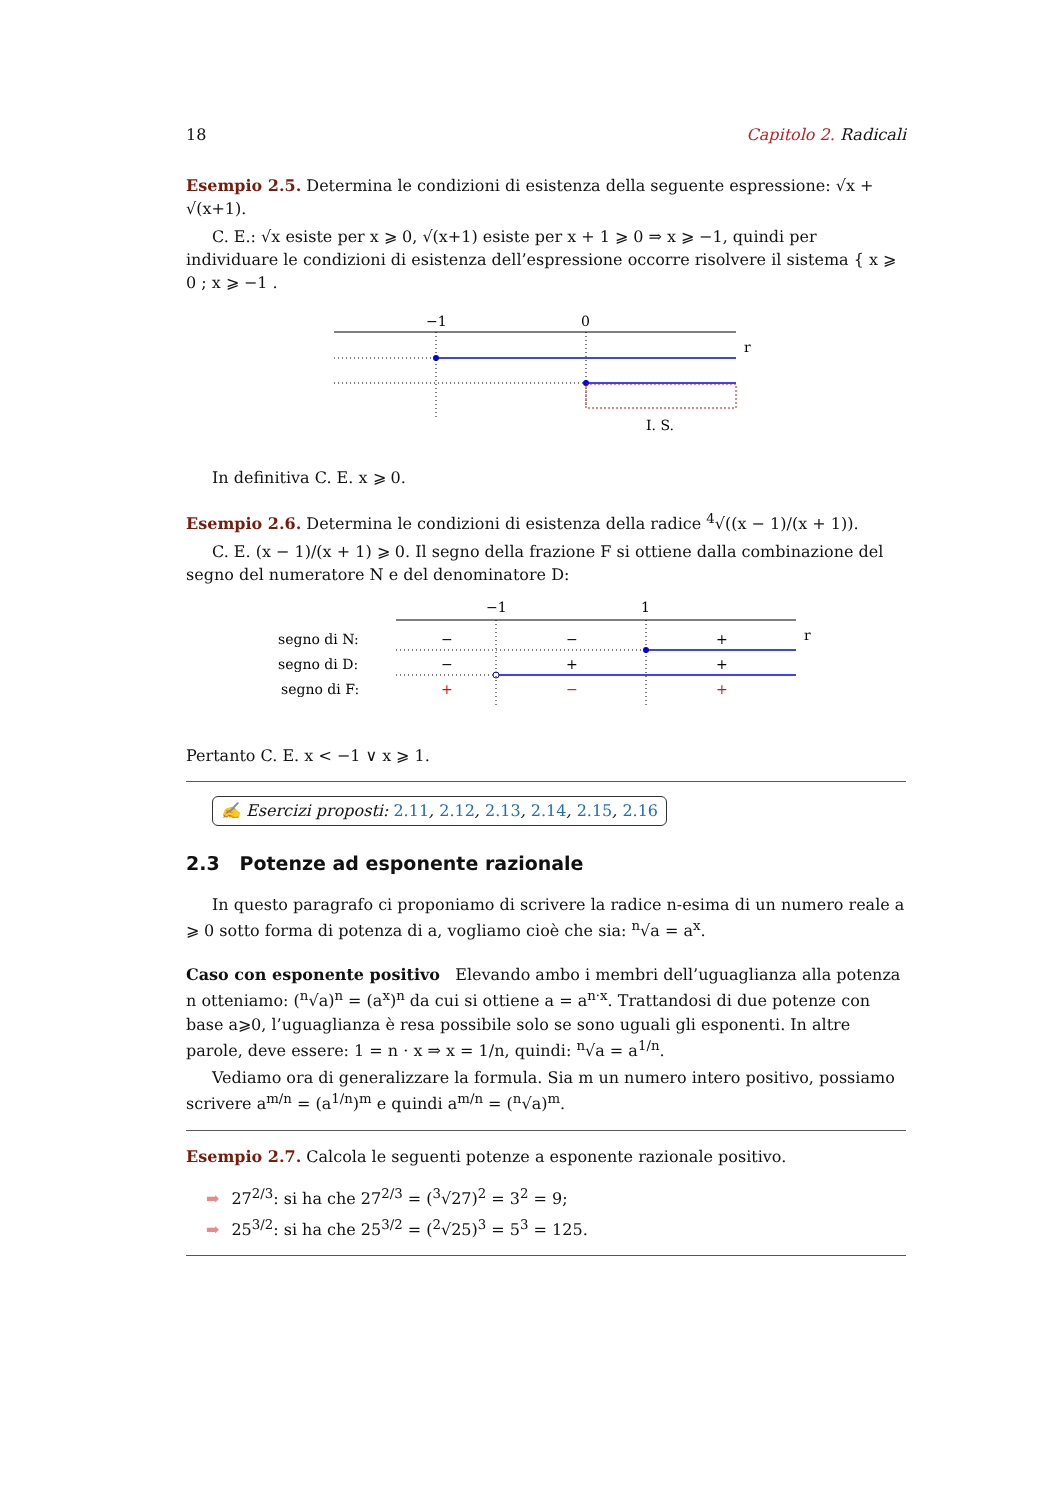18 Capitolo 2. Radicali
Esempio 2.5. Determina le condizioni di esistenza della seguente espressione: √x + √(x+1).
C. E.: √x esiste per x ⩾ 0, √(x+1) esiste per x + 1 ⩾ 0 ⇒ x ⩾ −1, quindi per individuare le condizioni di esistenza dell’espressione occorre risolvere il sistema { x ⩾ 0 ; x ⩾ −1 .
−1
0
r
I. S.
In definitiva C. E. x ⩾ 0.
Esempio 2.6. Determina le condizioni di esistenza della radice <sup>4</sup>√((x − 1)/(x + 1)).
C. E. (x − 1)/(x + 1) ⩾ 0. Il segno della frazione F si ottiene dalla combinazione del segno del numeratore N e del denominatore D:
−1
1
r
segno di N:
segno di D:
segno di F:
−
−
+
−
+
+
+
−
+
Pertanto C. E. x < −1 ∨ x ⩾ 1.
✍ Esercizi proposti: 2.11, 2.12, 2.13, 2.14, 2.15, 2.16
2.3 Potenze ad esponente razionale
In questo paragrafo ci proponiamo di scrivere la radice n-esima di un numero reale a ⩾ 0 sotto forma di potenza di a, vogliamo cioè che sia: <sup>n</sup>√a = a<sup>x</sup>.
Caso con esponente positivo Elevando ambo i membri dell’uguaglianza alla potenza n otteniamo: (<sup>n</sup>√a)<sup>n</sup> = (a<sup>x</sup>)<sup>n</sup> da cui si ottiene a = a<sup>n·x</sup>. Trattandosi di due potenze con base a⩾0, l’uguaglianza è resa possibile solo se sono uguali gli esponenti. In altre parole, deve essere: 1 = n · x ⇒ x = 1/n, quindi: <sup>n</sup>√a = a<sup>1/n</sup>.
Vediamo ora di generalizzare la formula. Sia m un numero intero positivo, possiamo scrivere a<sup>m/n</sup> = (a<sup>1/n</sup>)<sup>m</sup> e quindi a<sup>m/n</sup> = (<sup>n</sup>√a)<sup>m</sup>.
Esempio 2.7. Calcola le seguenti potenze a esponente razionale positivo.
➡ 27<sup>2/3</sup>: si ha che 27<sup>2/3</sup> = (<sup>3</sup>√27)<sup>2</sup> = 3<sup>2</sup> = 9;
➡ 25<sup>3/2</sup>: si ha che 25<sup>3/2</sup> = (<sup>2</sup>√25)<sup>3</sup> = 5<sup>3</sup> = 125.